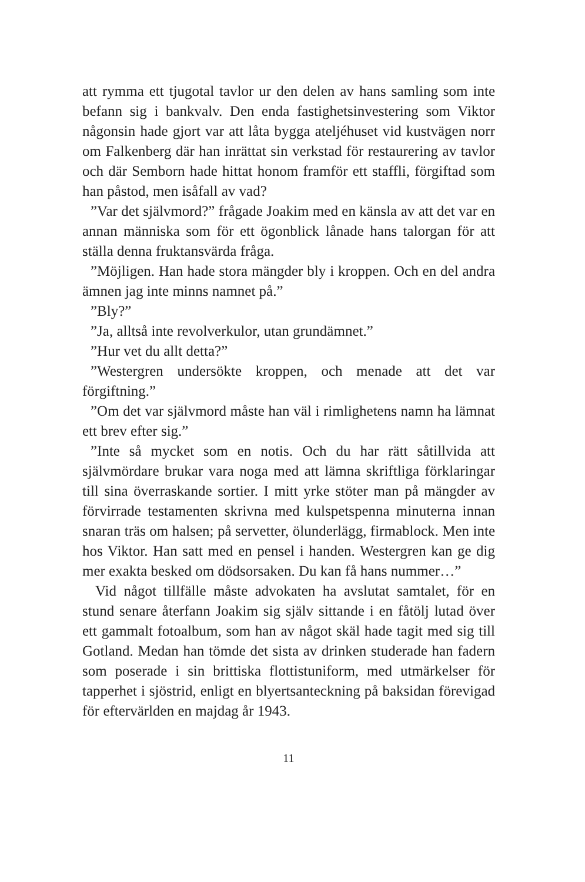att rymma ett tjugotal tavlor ur den delen av hans samling som inte befann sig i bankvalv. Den enda fastighetsinvestering som Viktor någonsin hade gjort var att låta bygga ateljéhuset vid kustvägen norr om Falkenberg där han inrättat sin verkstad för restaurering av tavlor och där Semborn hade hittat honom framför ett staffli, förgiftad som han påstod, men isåfall av vad?
”Var det självmord?” frågade Joakim med en känsla av att det var en annan människa som för ett ögonblick lånade hans talorgan för att ställa denna fruktansvärda fråga.
”Möjligen. Han hade stora mängder bly i kroppen. Och en del andra ämnen jag inte minns namnet på.”
”Bly?”
”Ja, alltså inte revolverkulor, utan grundämnet.”
”Hur vet du allt detta?”
”Westergren undersökte kroppen, och menade att det var förgiftning.”
”Om det var självmord måste han väl i rimlighetens namn ha lämnat ett brev efter sig.”
”Inte så mycket som en notis. Och du har rätt såtillvida att självmördare brukar vara noga med att lämna skriftliga förklaringar till sina överraskande sortier. I mitt yrke stöter man på mängder av förvirrade testamenten skrivna med kulspetspenna minuterna innan snaran träs om halsen; på servetter, ölunderlägg, firmablock. Men inte hos Viktor. Han satt med en pensel i handen. Westergren kan ge dig mer exakta besked om dödsorsaken. Du kan få hans nummer…”
Vid något tillfälle måste advokaten ha avslutat samtalet, för en stund senare återfann Joakim sig själv sittande i en fåtölj lutad över ett gammalt fotoalbum, som han av något skäl hade tagit med sig till Gotland. Medan han tömde det sista av drinken studerade han fadern som poserade i sin brittiska flottistuniform, med utmärkelser för tapperhet i sjöstrid, enligt en blyertsanteckning på baksidan förevigad för eftervärlden en majdag år 1943.
11